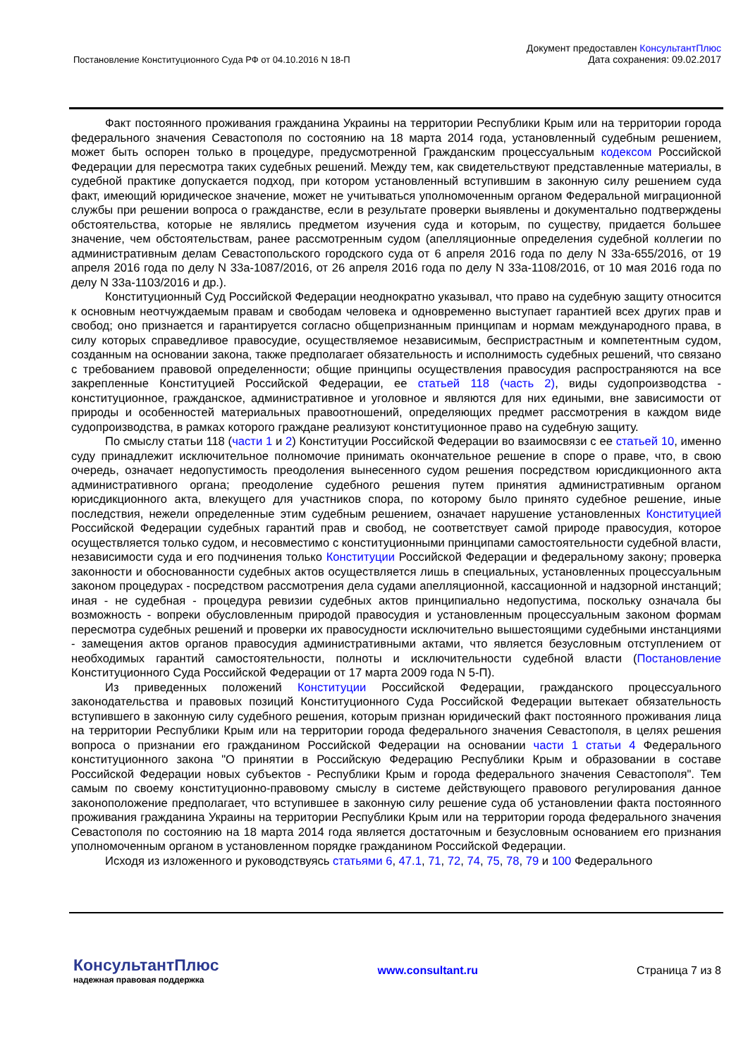Постановление Конституционного Суда РФ от 04.10.2016 N 18-П
Документ предоставлен КонсультантПлюс
Дата сохранения: 09.02.2017
Факт постоянного проживания гражданина Украины на территории Республики Крым или на территории города федерального значения Севастополя по состоянию на 18 марта 2014 года, установленный судебным решением, может быть оспорен только в процедуре, предусмотренной Гражданским процессуальным кодексом Российской Федерации для пересмотра таких судебных решений. Между тем, как свидетельствуют представленные материалы, в судебной практике допускается подход, при котором установленный вступившим в законную силу решением суда факт, имеющий юридическое значение, может не учитываться уполномоченным органом Федеральной миграционной службы при решении вопроса о гражданстве, если в результате проверки выявлены и документально подтверждены обстоятельства, которые не являлись предметом изучения суда и которым, по существу, придается большее значение, чем обстоятельствам, ранее рассмотренным судом (апелляционные определения судебной коллегии по административным делам Севастопольского городского суда от 6 апреля 2016 года по делу N 33а-655/2016, от 19 апреля 2016 года по делу N 33а-1087/2016, от 26 апреля 2016 года по делу N 33а-1108/2016, от 10 мая 2016 года по делу N 33а-1103/2016 и др.).
Конституционный Суд Российской Федерации неоднократно указывал, что право на судебную защиту относится к основным неотчуждаемым правам и свободам человека и одновременно выступает гарантией всех других прав и свобод; оно признается и гарантируется согласно общепризнанным принципам и нормам международного права, в силу которых справедливое правосудие, осуществляемое независимым, беспристрастным и компетентным судом, созданным на основании закона, также предполагает обязательность и исполнимость судебных решений, что связано с требованием правовой определенности; общие принципы осуществления правосудия распространяются на все закрепленные Конституцией Российской Федерации, ее статьей 118 (часть 2), виды судопроизводства - конституционное, гражданское, административное и уголовное и являются для них едиными, вне зависимости от природы и особенностей материальных правоотношений, определяющих предмет рассмотрения в каждом виде судопроизводства, в рамках которого граждане реализуют конституционное право на судебную защиту.
По смыслу статьи 118 (части 1 и 2) Конституции Российской Федерации во взаимосвязи с ее статьей 10, именно суду принадлежит исключительное полномочие принимать окончательное решение в споре о праве, что, в свою очередь, означает недопустимость преодоления вынесенного судом решения посредством юрисдикционного акта административного органа; преодоление судебного решения путем принятия административным органом юрисдикционного акта, влекущего для участников спора, по которому было принято судебное решение, иные последствия, нежели определенные этим судебным решением, означает нарушение установленных Конституцией Российской Федерации судебных гарантий прав и свобод, не соответствует самой природе правосудия, которое осуществляется только судом, и несовместимо с конституционными принципами самостоятельности судебной власти, независимости суда и его подчинения только Конституции Российской Федерации и федеральному закону; проверка законности и обоснованности судебных актов осуществляется лишь в специальных, установленных процессуальным законом процедурах - посредством рассмотрения дела судами апелляционной, кассационной и надзорной инстанций; иная - не судебная - процедура ревизии судебных актов принципиально недопустима, поскольку означала бы возможность - вопреки обусловленным природой правосудия и установленным процессуальным законом формам пересмотра судебных решений и проверки их правосудности исключительно вышестоящими судебными инстанциями - замещения актов органов правосудия административными актами, что является безусловным отступлением от необходимых гарантий самостоятельности, полноты и исключительности судебной власти (Постановление Конституционного Суда Российской Федерации от 17 марта 2009 года N 5-П).
Из приведенных положений Конституции Российской Федерации, гражданского процессуального законодательства и правовых позиций Конституционного Суда Российской Федерации вытекает обязательность вступившего в законную силу судебного решения, которым признан юридический факт постоянного проживания лица на территории Республики Крым или на территории города федерального значения Севастополя, в целях решения вопроса о признании его гражданином Российской Федерации на основании части 1 статьи 4 Федерального конституционного закона "О принятии в Российскую Федерацию Республики Крым и образовании в составе Российской Федерации новых субъектов - Республики Крым и города федерального значения Севастополя". Тем самым по своему конституционно-правовому смыслу в системе действующего правового регулирования данное законоположение предполагает, что вступившее в законную силу решение суда об установлении факта постоянного проживания гражданина Украины на территории Республики Крым или на территории города федерального значения Севастополя по состоянию на 18 марта 2014 года является достаточным и безусловным основанием его признания уполномоченным органом в установленном порядке гражданином Российской Федерации.
Исходя из изложенного и руководствуясь статьями 6, 47.1, 71, 72, 74, 75, 78, 79 и 100 Федерального
КонсультантПлюс
надежная правовая поддержка
www.consultant.ru Страница 7 из 8